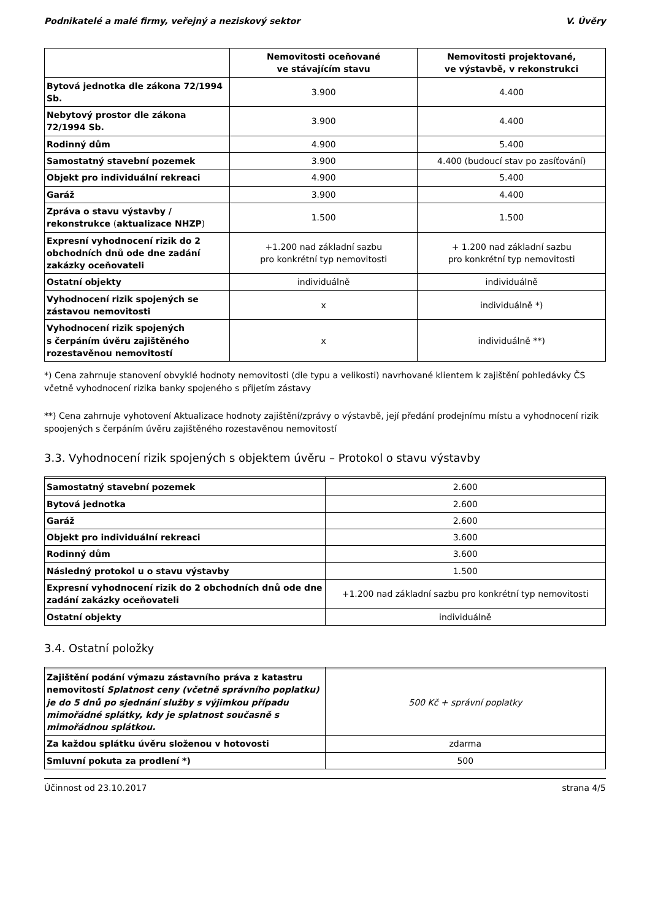Podnikatelé a malé firmy, veřejný a neziskový sektor V. Úvěry
| | Nemovitosti oceňované ve stávajícím stavu | Nemovitosti projektované, ve výstavbě, v rekonstrukci |
| --- | --- | --- |
| Bytová jednotka dle zákona 72/1994 Sb. | 3.900 | 4.400 |
| Nebytový prostor dle zákona 72/1994 Sb. | 3.900 | 4.400 |
| Rodinný dům | 4.900 | 5.400 |
| Samostatný stavební pozemek | 3.900 | 4.400 (budoucí stav po zasíťování) |
| Objekt pro individuální rekreaci | 4.900 | 5.400 |
| Garáž | 3.900 | 4.400 |
| Zpráva o stavu výstavby / rekonstrukce ( aktualizace NHZP ) | 1.500 | 1.500 |
| Expresní vyhodnocení rizik do 2 obchodních dnů ode dne zadání zakázky oceňovateli | +1.200 nad základní sazbu pro konkrétní typ nemovitosti | + 1.200 nad základní sazbu pro konkrétní typ nemovitosti |
| Ostatní objekty | individuálně | individuálně |
| Vyhodnocení rizik spojených se zástavou nemovitosti | x | individuálně *) |
| Vyhodnocení rizik spojených s čerpáním úvěru zajištěného rozestavěnou nemovitostí | x | individuálně **) |
*) Cena zahrnuje stanovení obvyklé hodnoty nemovitosti (dle typu a velikosti) navrhované klientem k zajištění pohledávky ČS včetně vyhodnocení rizika banky spojeného s přijetím zástavy
**) Cena zahrnuje vyhotovení Aktualizace hodnoty zajištění/zprávy o výstavbě, její předání prodejnímu místu a vyhodnocení rizik spoojených s čerpáním úvěru zajištěného rozestavěnou nemovitostí
3.3. Vyhodnocení rizik spojených s objektem úvěru – Protokol o stavu výstavby
| Samostatný stavební pozemek | 2.600 |
| Bytová jednotka | 2.600 |
| Garáž | 2.600 |
| Objekt pro individuální rekreaci | 3.600 |
| Rodinný dům | 3.600 |
| Následný protokol u o stavu výstavby | 1.500 |
| Expresní vyhodnocení rizik do 2 obchodních dnů ode dne zadání zakázky oceňovateli | +1.200 nad základní sazbu pro konkrétní typ nemovitosti |
| Ostatní objekty | individuálně |
3.4. Ostatní položky
| Zajištění podání výmazu zástavního práva z katastru nemovitostí Splatnost ceny (včetně správního poplatku) je do 5 dnů po sjednání služby s výjimkou případu mimořádné splátky, kdy je splatnost současně s mimořádnou splátkou. | 500 Kč + správní poplatky |
| Za každou splátku úvěru složenou v hotovosti | zdarma |
| Smluvní pokuta za prodlení *) | 500 |
Účinnost od 23.10.2017 strana 4/5